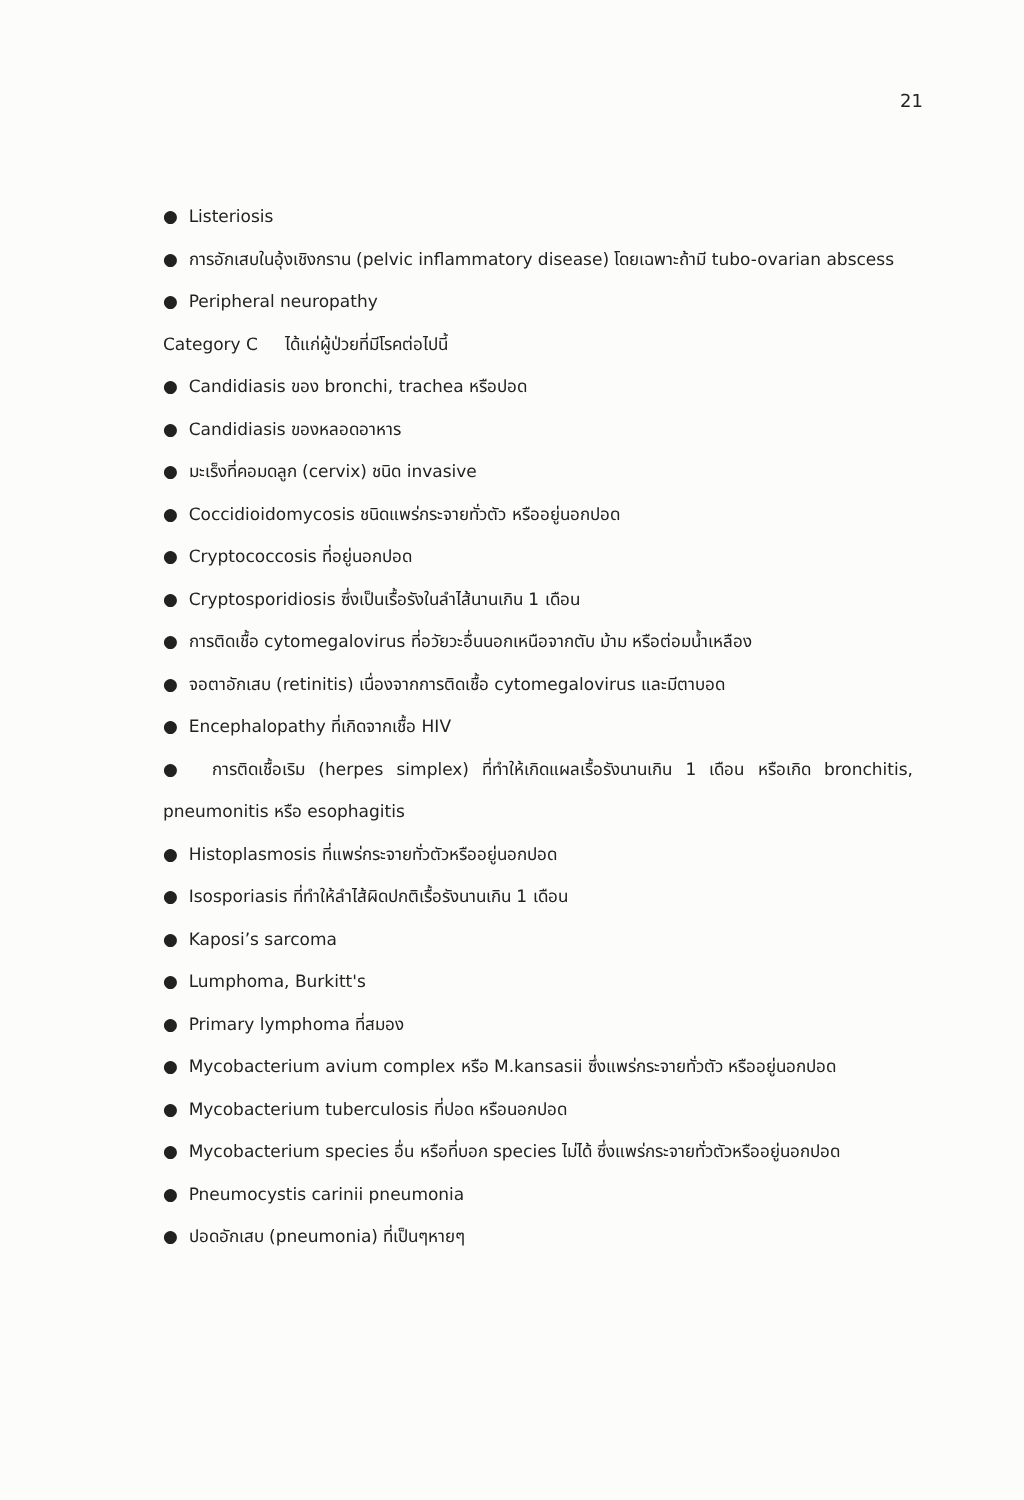21
● Listeriosis
● การอักเสบในอุ้งเชิงกราน (pelvic inflammatory disease) โดยเฉพาะถ้ามี tubo-ovarian abscess
● Peripheral neuropathy
Category C ได้แก่ผู้ป่วยที่มีโรคต่อไปนี้
● Candidiasis ของ bronchi, trachea หรือปอด
● Candidiasis ของหลอดอาหาร
● มะเร็งที่คอมดลูก (cervix) ชนิด invasive
● Coccidioidomycosis ชนิดแพร่กระจายทั่วตัว หรืออยู่นอกปอด
● Cryptococcosis ที่อยู่นอกปอด
● Cryptosporidiosis ซึ่งเป็นเรื้อรังในลำไส้นานเกิน 1 เดือน
● การติดเชื้อ cytomegalovirus ที่อวัยวะอื่นนอกเหนือจากตับ ม้าม หรือต่อมน้ำเหลือง
● จอตาอักเสบ (retinitis) เนื่องจากการติดเชื้อ cytomegalovirus และมีตาบอด
● Encephalopathy ที่เกิดจากเชื้อ HIV
● การติดเชื้อเริม (herpes simplex) ที่ทำให้เกิดแผลเรื้อรังนานเกิน 1 เดือน หรือเกิด bronchitis, pneumonitis หรือ esophagitis
● Histoplasmosis ที่แพร่กระจายทั่วตัวหรืออยู่นอกปอด
● Isosporiasis ที่ทำให้ลำไส้ผิดปกติเรื้อรังนานเกิน 1 เดือน
● Kaposi’s sarcoma
● Lumphoma, Burkitt's
● Primary lymphoma ที่สมอง
● Mycobacterium avium complex หรือ M.kansasii ซึ่งแพร่กระจายทั่วตัว หรืออยู่นอกปอด
● Mycobacterium tuberculosis ที่ปอด หรือนอกปอด
● Mycobacterium species อื่น หรือที่บอก species ไม่ได้ ซึ่งแพร่กระจายทั่วตัวหรืออยู่นอกปอด
● Pneumocystis carinii pneumonia
● ปอดอักเสบ (pneumonia) ที่เป็นๆหายๆ